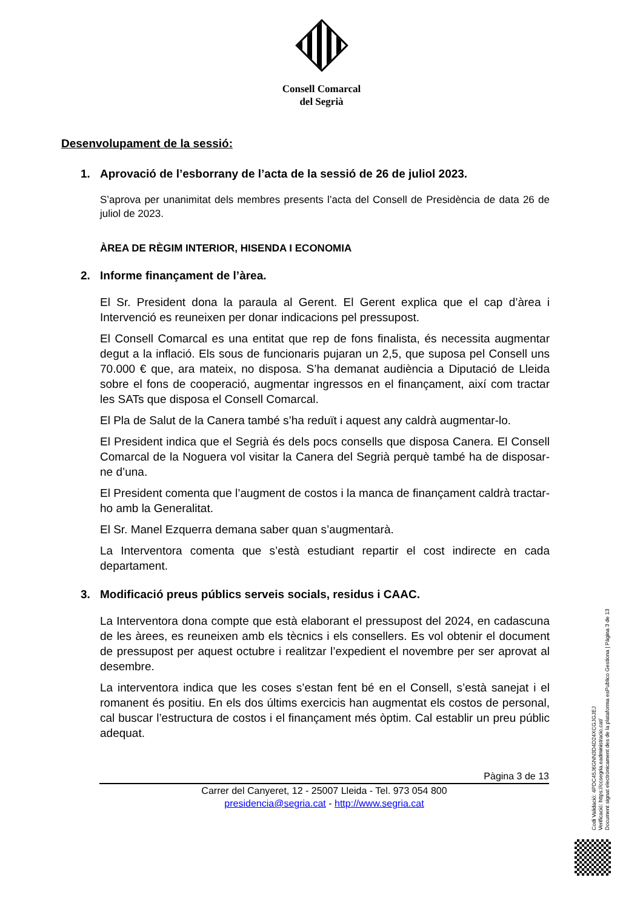Consell Comarcal
del Segrià
Desenvolupament de la sessió:
1. Aprovació de l’esborrany de l’acta de la sessió de 26 de juliol 2023.
S’aprova per unanimitat dels membres presents l’acta del Consell de Presidència de data 26 de juliol de 2023.
ÀREA DE RÈGIM INTERIOR, HISENDA I ECONOMIA
2. Informe finançament de l’àrea.
El Sr. President dona la paraula al Gerent. El Gerent explica que el cap d’àrea i Intervenció es reuneixen per donar indicacions pel pressupost.
El Consell Comarcal es una entitat que rep de fons finalista, és necessita augmentar degut a la inflació. Els sous de funcionaris pujaran un 2,5, que suposa pel Consell uns 70.000 € que, ara mateix, no disposa. S’ha demanat audiència a Diputació de Lleida sobre el fons de cooperació, augmentar ingressos en el finançament, així com tractar les SATs que disposa el Consell Comarcal.
El Pla de Salut de la Canera també s’ha reduït i aquest any caldrà augmentar-lo.
El President indica que el Segrià és dels pocs consells que disposa Canera. El Consell Comarcal de la Noguera vol visitar la Canera del Segrià perquè també ha de disposar-ne d’una.
El President comenta que l’augment de costos i la manca de finançament caldrà tractar-ho amb la Generalitat.
El Sr. Manel Ezquerra demana saber quan s’augmentarà.
La Interventora comenta que s’està estudiant repartir el cost indirecte en cada departament.
3. Modificació preus públics serveis socials, residus i CAAC.
La Interventora dona compte que està elaborant el pressupost del 2024, en cadascuna de les àrees, es reuneixen amb els tècnics i els consellers. Es vol obtenir el document de pressupost per aquest octubre i realitzar l’expedient el novembre per ser aprovat al desembre.
La interventora indica que les coses s’estan fent bé en el Consell, s’està sanejat i el romanent és positiu. En els dos últims exercicis han augmentat els costos de personal, cal buscar l’estructura de costos i el finançament més òptim. Cal establir un preu públic adequat.
Pàgina 3 de 13
Carrer del Canyeret, 12 - 25007 Lleida - Tel. 973 054 800
presidencia@segria.cat - http://www.segria.cat
Codi Validació: 4PDC45J6GNN3D4D24XCGJGJEJ
Verificació: https://ccsegria.eadministracio.cat/
Document signat electrònicament des de la plataforma esPublico Gestiona | Pàgina 3 de 13